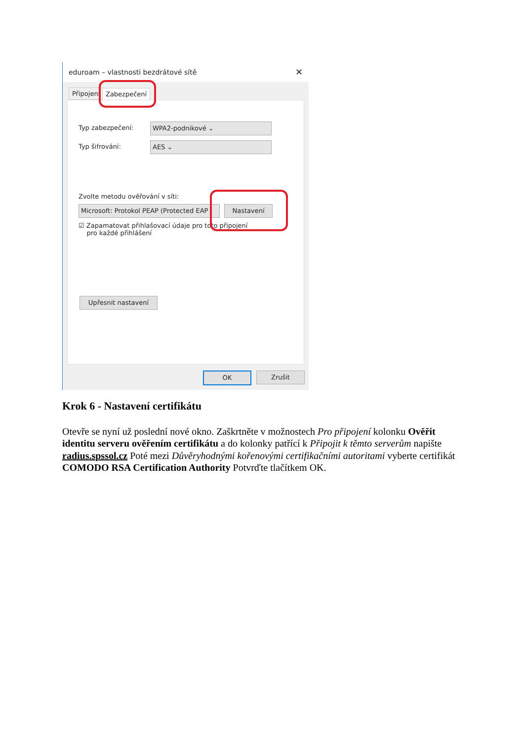eduroam – vlastnosti bezdrátové sítě ✕
Připojení Zabezpečení
Typ zabezpečení: WPA2-podnikové ⌄
Typ šifrování: AES ⌄
Zvolte metodu ověřování v síti:
Microsoft: Protokol PEAP (Protected EAP
Nastavení
☑ Zapamatovat přihlašovací údaje pro toto připojení
pro každé přihlášení
Upřesnit nastavení
OK Zrušit
Krok 6 - Nastavení certifikátu
Otevře se nyní už poslední nové okno. Zaškrtněte v možnostech Pro připojení kolonku Ověřit identitu serveru ověřením certifikátu a do kolonky patřící k Připojit k těmto serverům napište radius.spssol.cz Poté mezi Důvěryhodnými kořenovými certifikačními autoritami vyberte certifikát COMODO RSA Certification Authority Potvrďte tlačítkem OK.